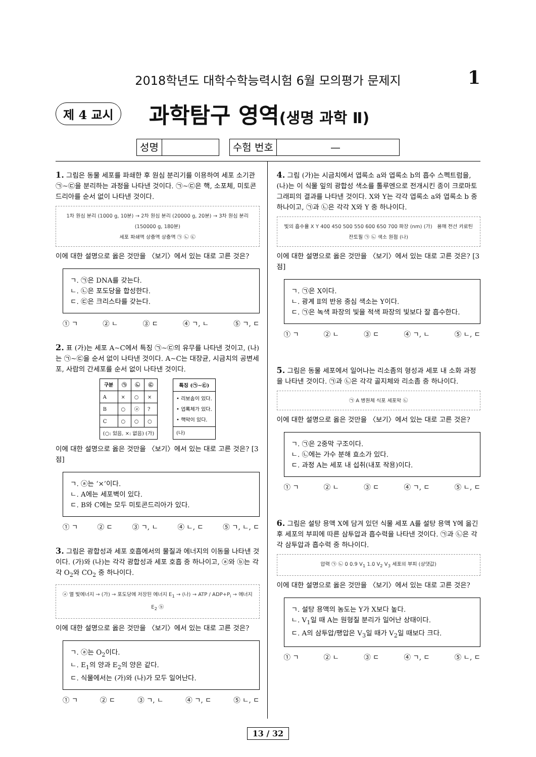2018학년도 대학수학능력시험 6월 모의평가 문제지 1
제 4 교시 과학탐구 영역(생명 과학 Ⅱ)
성명 수험 번호　　　　　—
1. 그림은 동물 세포를 파쇄한 후 원심 분리기를 이용하여 세포 소기관 ㉠~㉢을 분리하는 과정을 나타낸 것이다. ㉠~㉢은 핵, 소포체, 미토콘드리아를 순서 없이 나타낸 것이다.
1차 원심 분리 (1000 g, 10분) → 2차 원심 분리 (20000 g, 20분) → 3차 원심 분리 (150000 g, 180분)
세포 파쇄액 상층액 상층액 ㉠ ㉡ ㉢
이에 대한 설명으로 옳은 것만을 〈보기〉에서 있는 대로 고른 것은?
ㄱ. ㉠은 DNA를 갖는다.
ㄴ. ㉡은 포도당을 합성한다.
ㄷ. ㉢은 크리스타를 갖는다.
① ㄱ ② ㄴ ③ ㄷ ④ ㄱ, ㄴ ⑤ ㄱ, ㄷ
2. 표 (가)는 세포 A~C에서 특징 ㉠~㉢의 유무를 나타낸 것이고, (나)는 ㉠~㉢을 순서 없이 나타낸 것이다. A~C는 대장균, 시금치의 공변세포, 사람의 간세포를 순서 없이 나타낸 것이다.
| 구분 | ㉠ | ㉡ | ㉢ |
| --- | --- | --- | --- |
| A | × | ○ | × |
| B | ○ | ⓐ | ? |
| C | ○ | ○ | ○ |
| (○: 있음, ×: 없음) (가) | | | |
| 특징 (㉠~㉢) |
| --- |
| • 리보솜이 있다. • 엽록체가 있다. • 핵막이 있다. |
| (나) |
이에 대한 설명으로 옳은 것만을 〈보기〉에서 있는 대로 고른 것은? [3점]
ㄱ. ⓐ는 ‘×’이다.
ㄴ. A에는 세포벽이 있다.
ㄷ. B와 C에는 모두 미토콘드리아가 있다.
① ㄱ ② ㄷ ③ ㄱ, ㄴ ④ ㄴ, ㄷ ⑤ ㄱ, ㄴ, ㄷ
3. 그림은 광합성과 세포 호흡에서의 물질과 에너지의 이동을 나타낸 것이다. (가)와 (나)는 각각 광합성과 세포 호흡 중 하나이고, ⓐ와 ⓑ는 각각 O<sub>2</sub>와 CO<sub>2</sub> 중 하나이다.
ⓐ 열 빛에너지 → (가) → 포도당에 저장된 에너지 E<sub>1</sub> → (나) → ATP / ADP+P<sub>i</sub> → 에너지 E<sub>2</sub> ⓑ
이에 대한 설명으로 옳은 것만을 〈보기〉에서 있는 대로 고른 것은?
ㄱ. ⓐ는 O<sub>2</sub>이다.
ㄴ. E<sub>1</sub>의 양과 E<sub>2</sub>의 양은 같다.
ㄷ. 식물에서는 (가)와 (나)가 모두 일어난다.
① ㄱ ② ㄷ ③ ㄱ, ㄴ ④ ㄱ, ㄷ ⑤ ㄴ, ㄷ
4. 그림 (가)는 시금치에서 엽록소 a와 엽록소 b의 흡수 스펙트럼을, (나)는 이 식물 잎의 광합성 색소를 톨루엔으로 전개시킨 종이 크로마토그래피의 결과를 나타낸 것이다. X와 Y는 각각 엽록소 a와 엽록소 b 중 하나이고, ㉠과 ㉡은 각각 X와 Y 중 하나이다.
빛의 흡수율 X Y 400 450 500 550 600 650 700 파장 (nm) (가) 용매 전선 카로틴 잔토필 ㉠ ㉡ 색소 원점 (나)
이에 대한 설명으로 옳은 것만을 〈보기〉에서 있는 대로 고른 것은? [3점]
ㄱ. ㉠은 X이다.
ㄴ. 광계 Ⅱ의 반응 중심 색소는 Y이다.
ㄷ. ㉠은 녹색 파장의 빛을 적색 파장의 빛보다 잘 흡수한다.
① ㄱ ② ㄴ ③ ㄷ ④ ㄱ, ㄴ ⑤ ㄴ, ㄷ
5. 그림은 동물 세포에서 일어나는 리소좀의 형성과 세포 내 소화 과정을 나타낸 것이다. ㉠과 ㉡은 각각 골지체와 리소좀 중 하나이다.
㉠ A 병원체 식포 세포막 ㉡
이에 대한 설명으로 옳은 것만을 〈보기〉에서 있는 대로 고른 것은?
ㄱ. ㉠은 2중막 구조이다.
ㄴ. ㉡에는 가수 분해 효소가 있다.
ㄷ. 과정 A는 세포 내 섭취(내포 작용)이다.
① ㄱ ② ㄴ ③ ㄷ ④ ㄱ, ㄷ ⑤ ㄴ, ㄷ
6. 그림은 설탕 용액 X에 담겨 있던 식물 세포 A를 설탕 용액 Y에 옮긴 후 세포의 부피에 따른 삼투압과 흡수력을 나타낸 것이다. ㉠과 ㉡은 각각 삼투압과 흡수력 중 하나이다.
압력 ㉠ ㉡ 0 0.9 V<sub>1</sub> 1.0 V<sub>2</sub> V<sub>3</sub> 세포의 부피 (상댓값)
이에 대한 설명으로 옳은 것만을 〈보기〉에서 있는 대로 고른 것은?
ㄱ. 설탕 용액의 농도는 Y가 X보다 높다.
ㄴ. V<sub>1</sub>일 때 A는 원형질 분리가 일어난 상태이다.
ㄷ. A의 삼투압/팽압은 V<sub>3</sub>일 때가 V<sub>2</sub>일 때보다 크다.
① ㄱ ② ㄴ ③ ㄷ ④ ㄱ, ㄷ ⑤ ㄴ, ㄷ
13 / 32